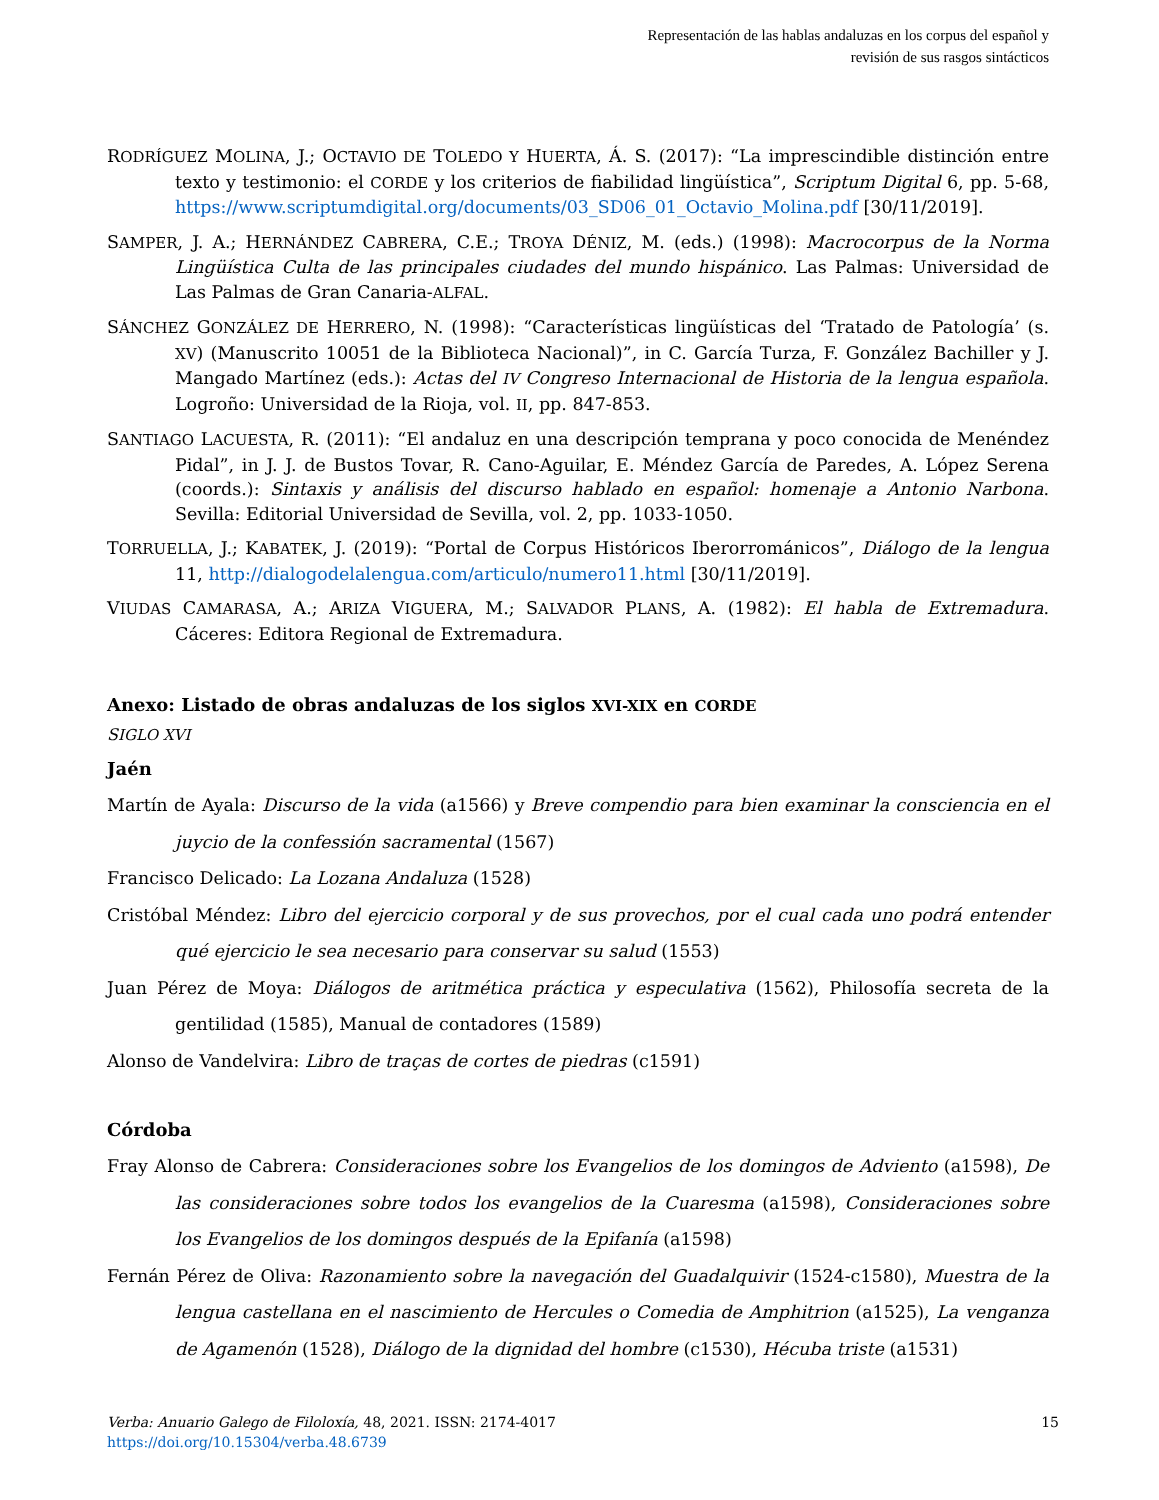Representación de las hablas andaluzas en los corpus del español y
revisión de sus rasgos sintácticos
RODRÍGUEZ MOLINA, J.; OCTAVIO DE TOLEDO Y HUERTA, Á. S. (2017): “La imprescindible distinción entre texto y testimonio: el CORDE y los criterios de fiabilidad lingüística”, Scriptum Digital 6, pp. 5-68, https://www.scriptumdigital.org/documents/03_SD06_01_Octavio_Molina.pdf [30/11/2019].
SAMPER, J. A.; HERNÁNDEZ CABRERA, C.E.; TROYA DÉNIZ, M. (eds.) (1998): Macrocorpus de la Norma Lingüística Culta de las principales ciudades del mundo hispánico. Las Palmas: Universidad de Las Palmas de Gran Canaria-ALFAL.
SÁNCHEZ GONZÁLEZ DE HERRERO, N. (1998): “Características lingüísticas del ‘Tratado de Patología’ (s. XV) (Manuscrito 10051 de la Biblioteca Nacional)”, in C. García Turza, F. González Bachiller y J. Mangado Martínez (eds.): Actas del IV Congreso Internacional de Historia de la lengua española. Logroño: Universidad de la Rioja, vol. II, pp. 847-853.
SANTIAGO LACUESTA, R. (2011): “El andaluz en una descripción temprana y poco conocida de Menéndez Pidal”, in J. J. de Bustos Tovar, R. Cano-Aguilar, E. Méndez García de Paredes, A. López Serena (coords.): Sintaxis y análisis del discurso hablado en español: homenaje a Antonio Narbona. Sevilla: Editorial Universidad de Sevilla, vol. 2, pp. 1033-1050.
TORRUELLA, J.; KABATEK, J. (2019): “Portal de Corpus Históricos Iberorrománicos”, Diálogo de la lengua 11, http://dialogodelalengua.com/articulo/numero11.html [30/11/2019].
VIUDAS CAMARASA, A.; ARIZA VIGUERA, M.; SALVADOR PLANS, A. (1982): El habla de Extremadura. Cáceres: Editora Regional de Extremadura.
Anexo: Listado de obras andaluzas de los siglos XVI-XIX en CORDE
SIGLO XVI
Jaén
Martín de Ayala: Discurso de la vida (a1566) y Breve compendio para bien examinar la consciencia en el juycio de la confessión sacramental (1567)
Francisco Delicado: La Lozana Andaluza (1528)
Cristóbal Méndez: Libro del ejercicio corporal y de sus provechos, por el cual cada uno podrá entender qué ejercicio le sea necesario para conservar su salud (1553)
Juan Pérez de Moya: Diálogos de aritmética práctica y especulativa (1562), Philosofía secreta de la gentilidad (1585), Manual de contadores (1589)
Alonso de Vandelvira: Libro de traças de cortes de piedras (c1591)
Córdoba
Fray Alonso de Cabrera: Consideraciones sobre los Evangelios de los domingos de Adviento (a1598), De las consideraciones sobre todos los evangelios de la Cuaresma (a1598), Consideraciones sobre los Evangelios de los domingos después de la Epifanía (a1598)
Fernán Pérez de Oliva: Razonamiento sobre la navegación del Guadalquivir (1524-c1580), Muestra de la lengua castellana en el nascimiento de Hercules o Comedia de Amphitrion (a1525), La venganza de Agamenón (1528), Diálogo de la dignidad del hombre (c1530), Hécuba triste (a1531)
Verba: Anuario Galego de Filoloxía, 48, 2021. ISSN: 2174-4017
https://doi.org/10.15304/verba.48.6739
15